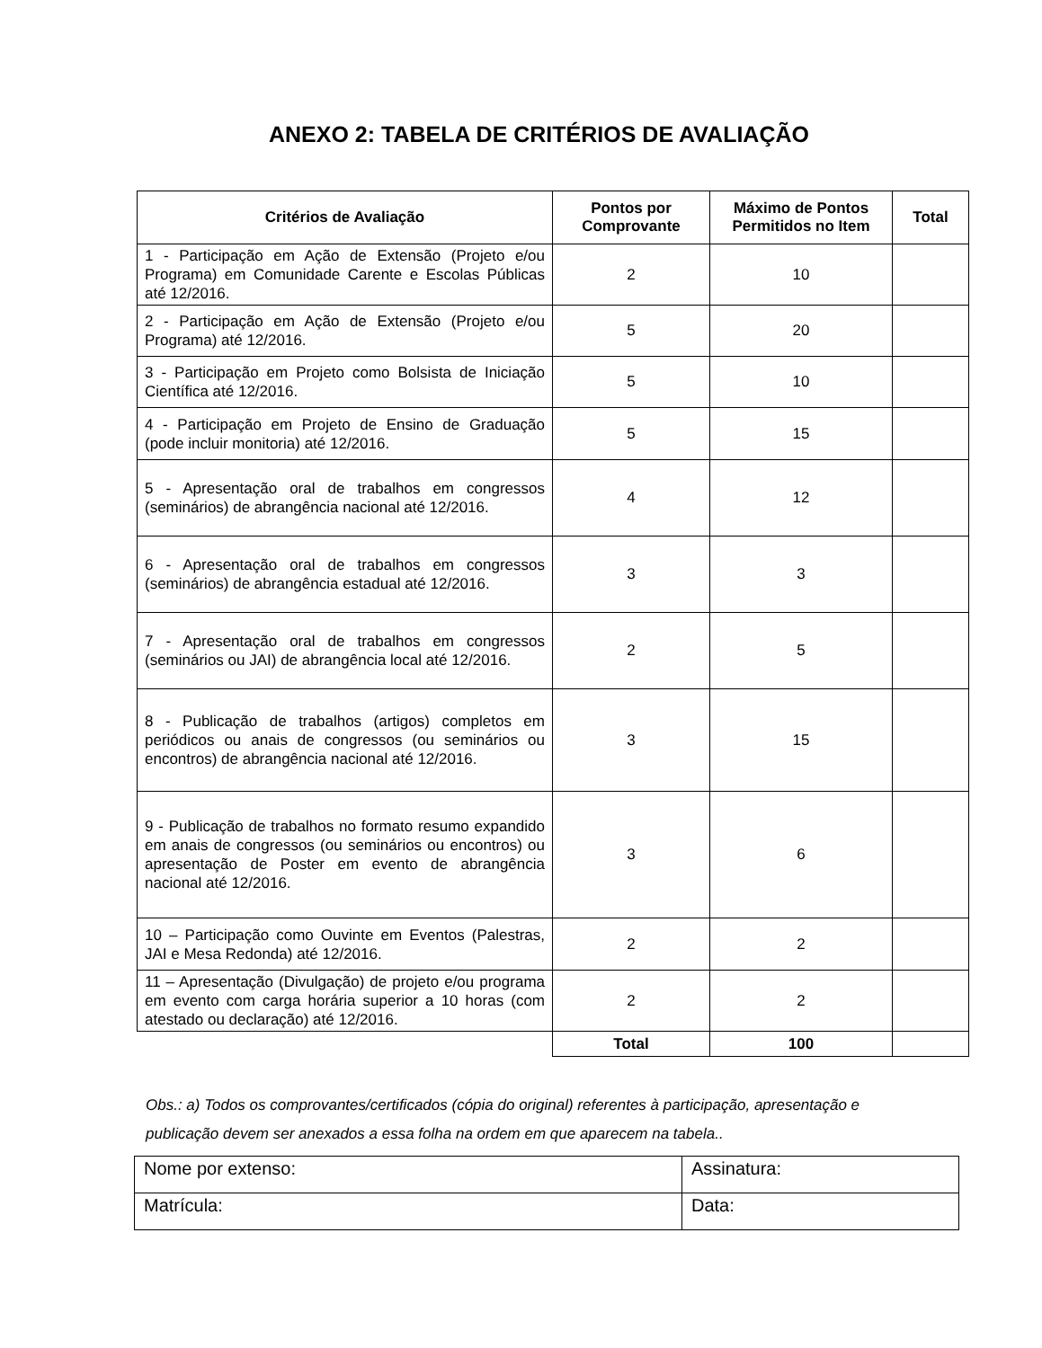ANEXO 2: TABELA DE CRITÉRIOS DE AVALIAÇÃO
| Critérios de Avaliação | Pontos por Comprovante | Máximo de Pontos Permitidos no Item | Total |
| --- | --- | --- | --- |
| 1 - Participação em Ação de Extensão (Projeto e/ou Programa) em Comunidade Carente e Escolas Públicas até 12/2016. | 2 | 10 | |
| 2 - Participação em Ação de Extensão (Projeto e/ou Programa) até 12/2016. | 5 | 20 | |
| 3 - Participação em Projeto como Bolsista de Iniciação Científica até 12/2016. | 5 | 10 | |
| 4 - Participação em Projeto de Ensino de Graduação (pode incluir monitoria) até 12/2016. | 5 | 15 | |
| 5 - Apresentação oral de trabalhos em congressos (seminários) de abrangência nacional até 12/2016. | 4 | 12 | |
| 6 - Apresentação oral de trabalhos em congressos (seminários) de abrangência estadual até 12/2016. | 3 | 3 | |
| 7 - Apresentação oral de trabalhos em congressos (seminários ou JAI) de abrangência local até 12/2016. | 2 | 5 | |
| 8 - Publicação de trabalhos (artigos) completos em periódicos ou anais de congressos (ou seminários ou encontros) de abrangência nacional até 12/2016. | 3 | 15 | |
| 9 - Publicação de trabalhos no formato resumo expandido em anais de congressos (ou seminários ou encontros) ou apresentação de Poster em evento de abrangência nacional até 12/2016. | 3 | 6 | |
| 10 – Participação como Ouvinte em Eventos (Palestras, JAI e Mesa Redonda) até 12/2016. | 2 | 2 | |
| 11 – Apresentação (Divulgação) de projeto e/ou programa em evento com carga horária superior a 10 horas (com atestado ou declaração) até 12/2016. | 2 | 2 | |
| | Total | 100 | |
Obs.: a) Todos os comprovantes/certificados (cópia do original) referentes à participação, apresentação e publicação devem ser anexados a essa folha na ordem em que aparecem na tabela..
| Nome por extenso: | Assinatura: |
| Matrícula: | Data: |